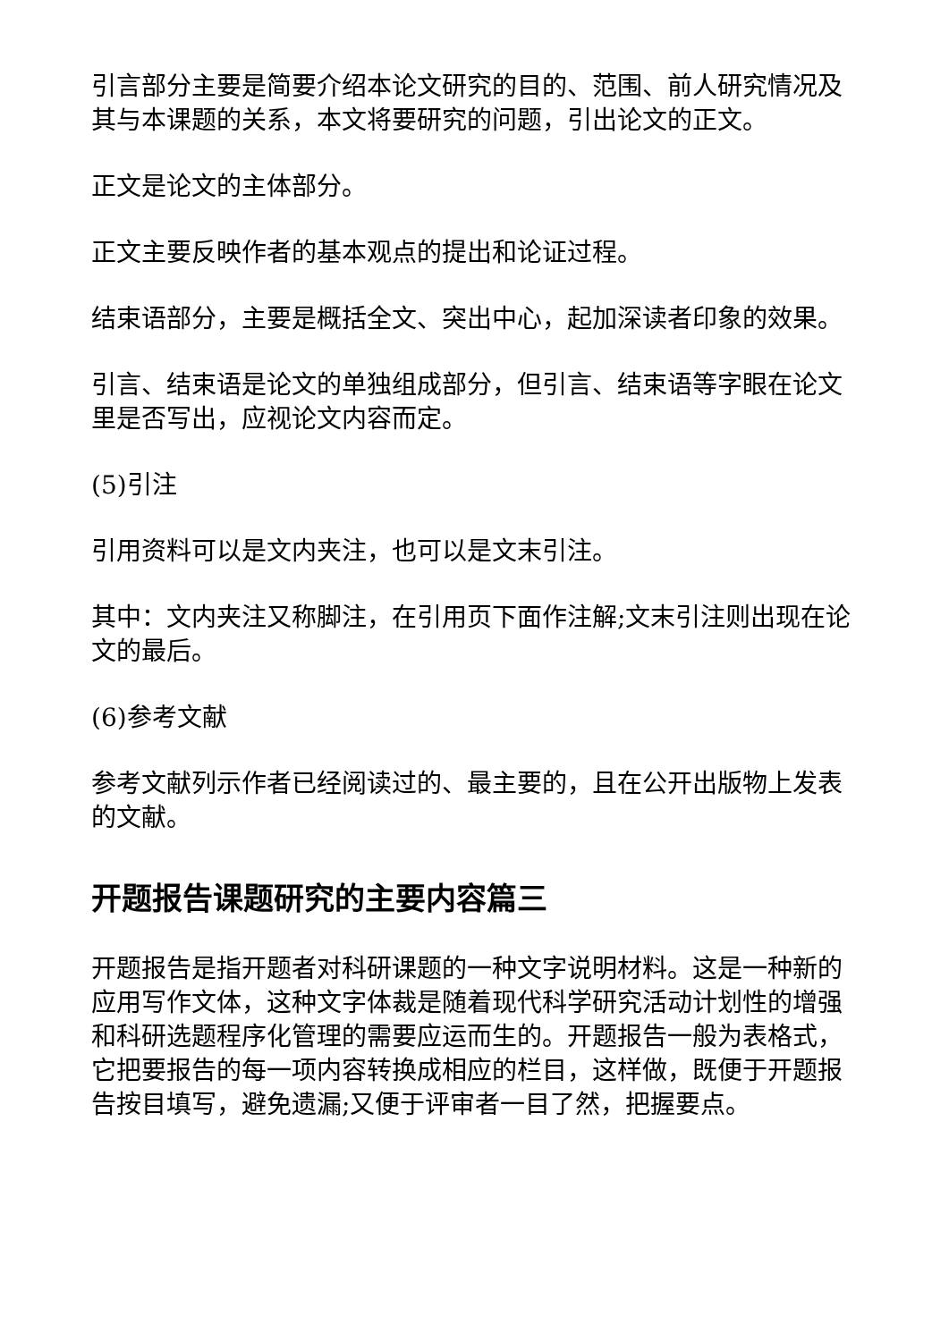引言部分主要是简要介绍本论文研究的目的、范围、前人研究情况及其与本课题的关系，本文将要研究的问题，引出论文的正文。
正文是论文的主体部分。
正文主要反映作者的基本观点的提出和论证过程。
结束语部分，主要是概括全文、突出中心，起加深读者印象的效果。
引言、结束语是论文的单独组成部分，但引言、结束语等字眼在论文里是否写出，应视论文内容而定。
(5)引注
引用资料可以是文内夹注，也可以是文末引注。
其中：文内夹注又称脚注，在引用页下面作注解;文末引注则出现在论文的最后。
(6)参考文献
参考文献列示作者已经阅读过的、最主要的，且在公开出版物上发表的文献。
开题报告课题研究的主要内容篇三
开题报告是指开题者对科研课题的一种文字说明材料。这是一种新的应用写作文体，这种文字体裁是随着现代科学研究活动计划性的增强和科研选题程序化管理的需要应运而生的。开题报告一般为表格式，它把要报告的每一项内容转换成相应的栏目，这样做，既便于开题报告按目填写，避免遗漏;又便于评审者一目了然，把握要点。